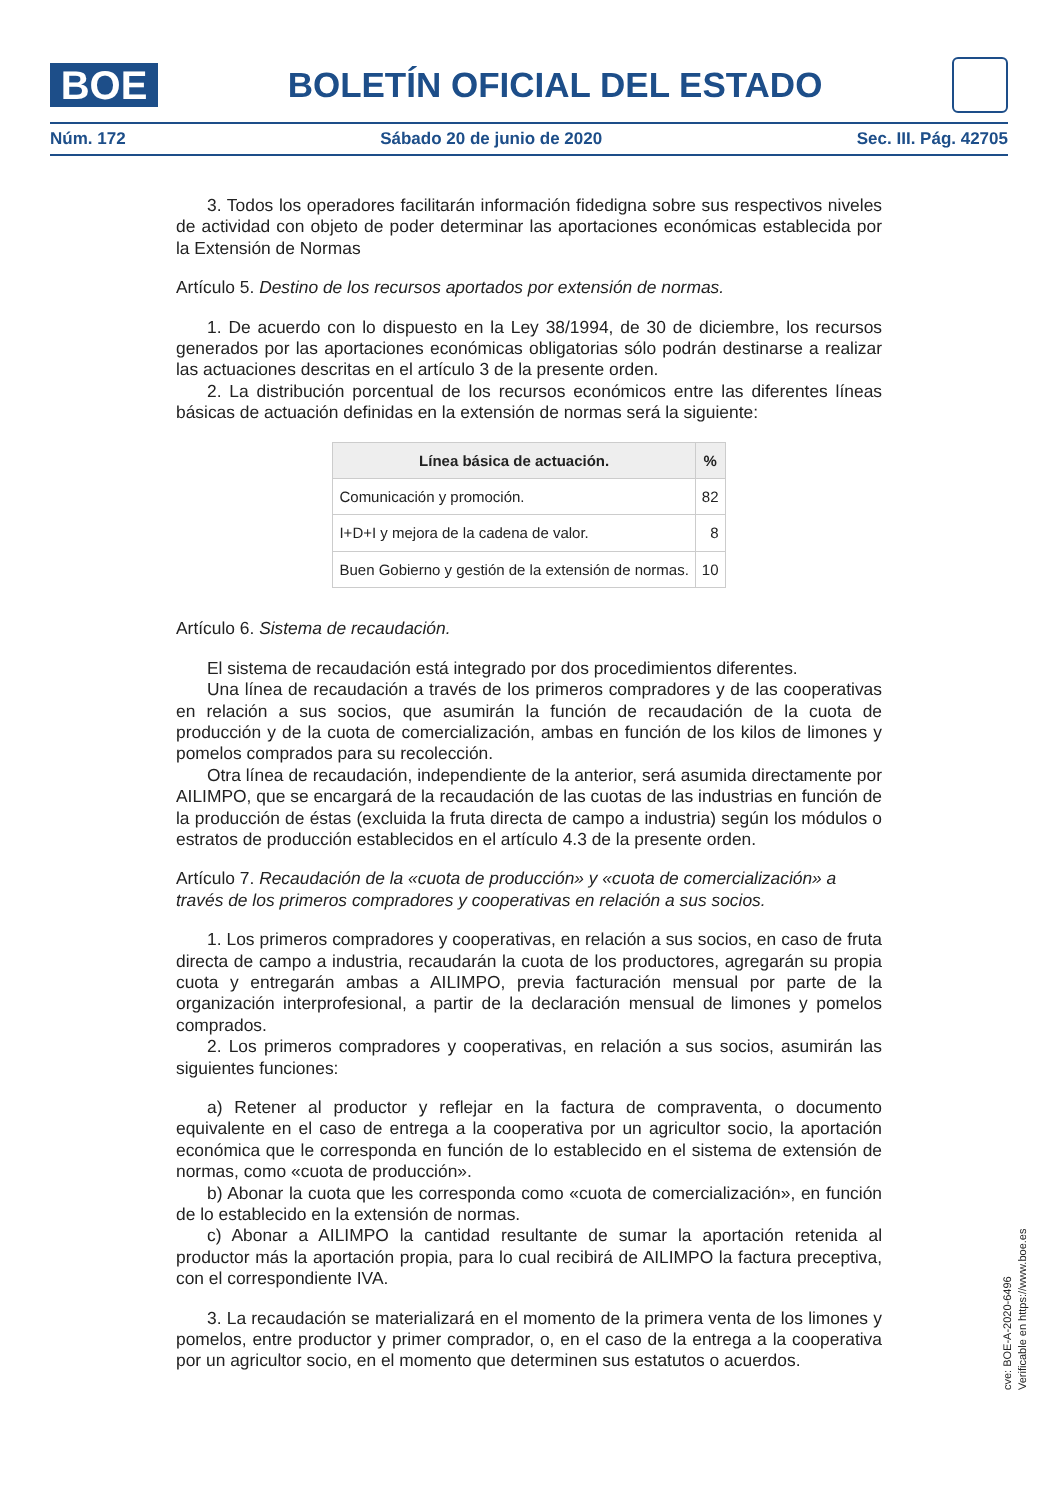BOE
BOLETÍN OFICIAL DEL ESTADO
Núm. 172 Sábado 20 de junio de 2020 Sec. III. Pág. 42705
3. Todos los operadores facilitarán información fidedigna sobre sus respectivos niveles de actividad con objeto de poder determinar las aportaciones económicas establecida por la Extensión de Normas
Artículo 5. Destino de los recursos aportados por extensión de normas.
1. De acuerdo con lo dispuesto en la Ley 38/1994, de 30 de diciembre, los recursos generados por las aportaciones económicas obligatorias sólo podrán destinarse a realizar las actuaciones descritas en el artículo 3 de la presente orden.
2. La distribución porcentual de los recursos económicos entre las diferentes líneas básicas de actuación definidas en la extensión de normas será la siguiente:
| Línea básica de actuación. | % |
| --- | --- |
| Comunicación y promoción. | 82 |
| I+D+I y mejora de la cadena de valor. | 8 |
| Buen Gobierno y gestión de la extensión de normas. | 10 |
Artículo 6. Sistema de recaudación.
El sistema de recaudación está integrado por dos procedimientos diferentes.
Una línea de recaudación a través de los primeros compradores y de las cooperativas en relación a sus socios, que asumirán la función de recaudación de la cuota de producción y de la cuota de comercialización, ambas en función de los kilos de limones y pomelos comprados para su recolección.
Otra línea de recaudación, independiente de la anterior, será asumida directamente por AILIMPO, que se encargará de la recaudación de las cuotas de las industrias en función de la producción de éstas (excluida la fruta directa de campo a industria) según los módulos o estratos de producción establecidos en el artículo 4.3 de la presente orden.
Artículo 7. Recaudación de la «cuota de producción» y «cuota de comercialización» a través de los primeros compradores y cooperativas en relación a sus socios.
1. Los primeros compradores y cooperativas, en relación a sus socios, en caso de fruta directa de campo a industria, recaudarán la cuota de los productores, agregarán su propia cuota y entregarán ambas a AILIMPO, previa facturación mensual por parte de la organización interprofesional, a partir de la declaración mensual de limones y pomelos comprados.
2. Los primeros compradores y cooperativas, en relación a sus socios, asumirán las siguientes funciones:
a) Retener al productor y reflejar en la factura de compraventa, o documento equivalente en el caso de entrega a la cooperativa por un agricultor socio, la aportación económica que le corresponda en función de lo establecido en el sistema de extensión de normas, como «cuota de producción».
b) Abonar la cuota que les corresponda como «cuota de comercialización», en función de lo establecido en la extensión de normas.
c) Abonar a AILIMPO la cantidad resultante de sumar la aportación retenida al productor más la aportación propia, para lo cual recibirá de AILIMPO la factura preceptiva, con el correspondiente IVA.
3. La recaudación se materializará en el momento de la primera venta de los limones y pomelos, entre productor y primer comprador, o, en el caso de la entrega a la cooperativa por un agricultor socio, en el momento que determinen sus estatutos o acuerdos.
cve: BOE-A-2020-6496
Verificable en https://www.boe.es